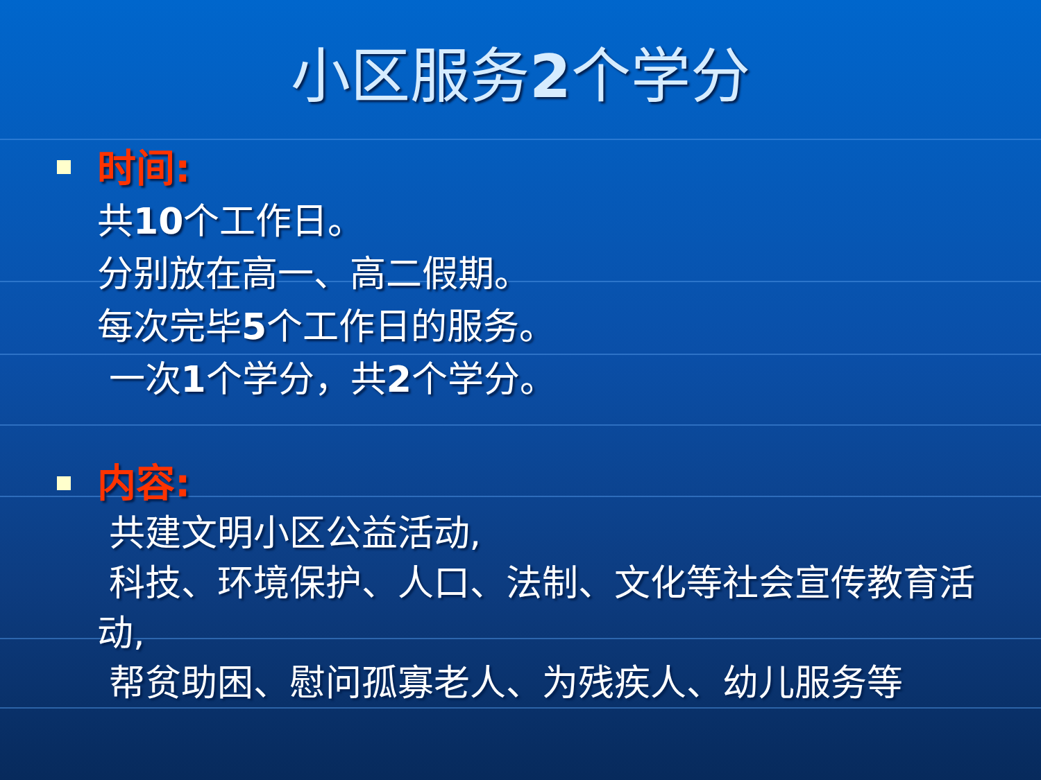小区服务2个学分
时间:
共10个工作日。
分别放在高一、高二假期。
每次完毕5个工作日的服务。
一次1个学分，共2个学分。
内容:
共建文明小区公益活动,
科技、环境保护、人口、法制、文化等社会宣传教育活动,
帮贫助困、慰问孤寡老人、为残疾人、幼儿服务等